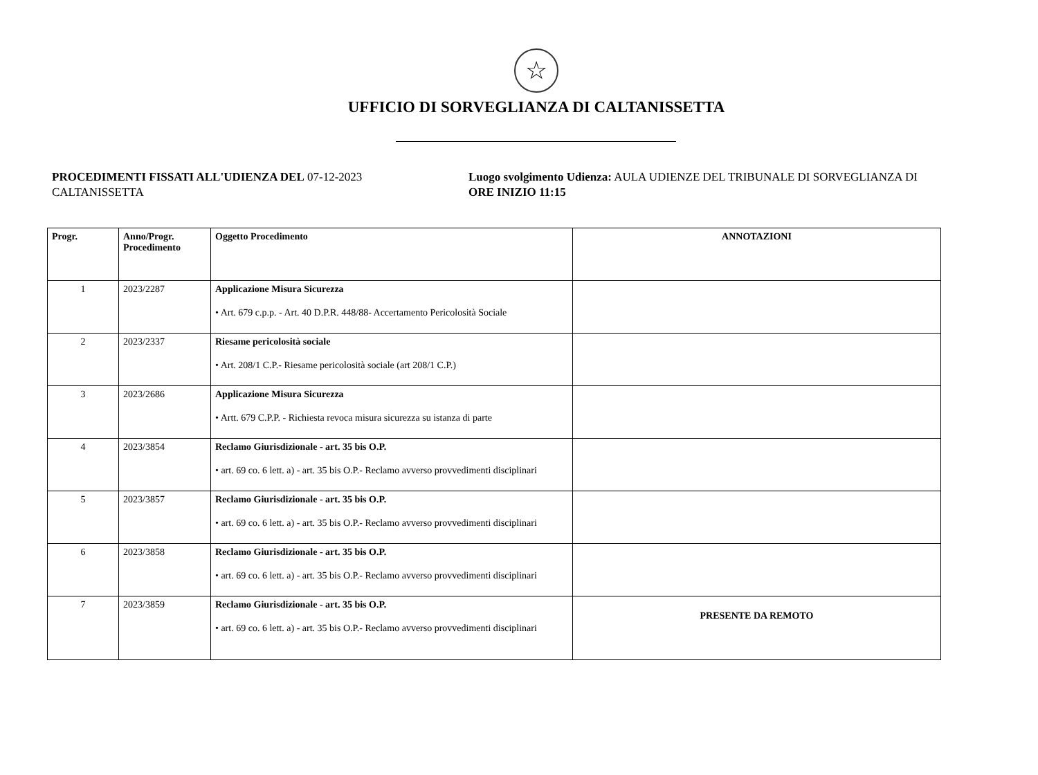☆
UFFICIO DI SORVEGLIANZA DI CALTANISSETTA
PROCEDIMENTI FISSATI ALL'UDIENZA DEL 07-12-2023
CALTANISSETTA
Luogo svolgimento Udienza: AULA UDIENZE DEL TRIBUNALE DI SORVEGLIANZA DI
ORE INIZIO 11:15
| Progr. | Anno/Progr. Procedimento | Oggetto Procedimento | ANNOTAZIONI |
| --- | --- | --- | --- |
| 1 | 2023/2287 | Applicazione Misura Sicurezza • Art. 679 c.p.p. - Art. 40 D.P.R. 448/88- Accertamento Pericolosità Sociale | |
| 2 | 2023/2337 | Riesame pericolosità sociale • Art. 208/1 C.P.- Riesame pericolosità sociale (art 208/1 C.P.) | |
| 3 | 2023/2686 | Applicazione Misura Sicurezza • Artt. 679 C.P.P. - Richiesta revoca misura sicurezza su istanza di parte | |
| 4 | 2023/3854 | Reclamo Giurisdizionale - art. 35 bis O.P. • art. 69 co. 6 lett. a) - art. 35 bis O.P.- Reclamo avverso provvedimenti disciplinari | |
| 5 | 2023/3857 | Reclamo Giurisdizionale - art. 35 bis O.P. • art. 69 co. 6 lett. a) - art. 35 bis O.P.- Reclamo avverso provvedimenti disciplinari | |
| 6 | 2023/3858 | Reclamo Giurisdizionale - art. 35 bis O.P. • art. 69 co. 6 lett. a) - art. 35 bis O.P.- Reclamo avverso provvedimenti disciplinari | |
| 7 | 2023/3859 | Reclamo Giurisdizionale - art. 35 bis O.P. • art. 69 co. 6 lett. a) - art. 35 bis O.P.- Reclamo avverso provvedimenti disciplinari | PRESENTE DA REMOTO |